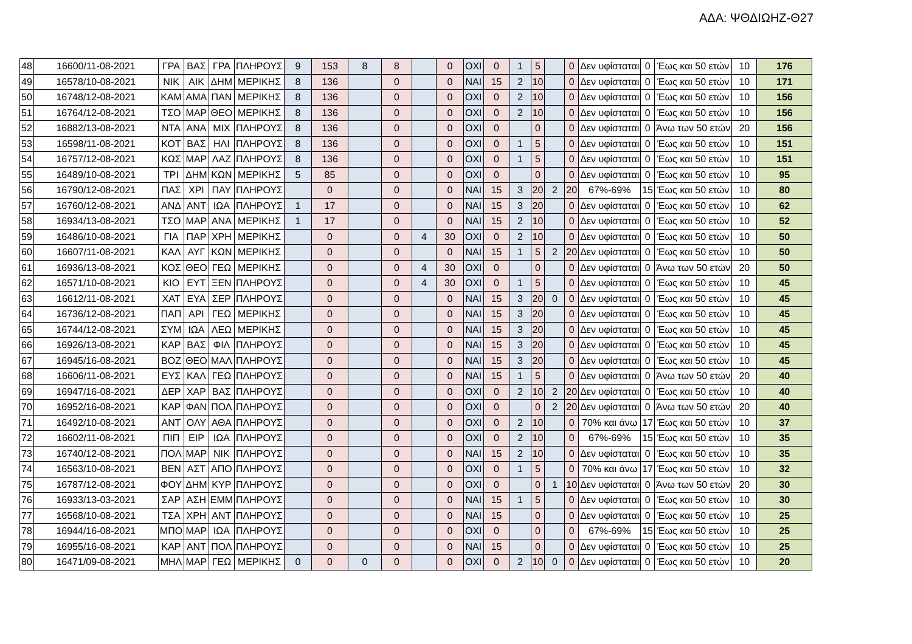ΑΔΑ: ΨΘΔΙΩΗΖ-Θ27
| 48 | 16600/11-08-2021 | ΓΡΑ | ΒΑΣ | ΓΡΑ | ΠΛΗΡΟΥΣ | 9 | 153 | 8 | 8 | | 0 | ΟΧΙ | 0 | 1 | 5 | | 0 | Δεν υφίσταται | 0 | Έως και 50 ετών | 10 | 176 |
| 49 | 16578/10-08-2021 | ΝΙΚ | ΑΙΚ | ΔΗΜ | ΜΕΡΙΚΗΣ | 8 | 136 | | 0 | | 0 | ΝΑΙ | 15 | 2 | 10 | | 0 | Δεν υφίσταται | 0 | Έως και 50 ετών | 10 | 171 |
| 50 | 16748/12-08-2021 | ΚΑΜ | ΑΜΑ | ΠΑΝ | ΜΕΡΙΚΗΣ | 8 | 136 | | 0 | | 0 | ΟΧΙ | 0 | 2 | 10 | | 0 | Δεν υφίσταται | 0 | Έως και 50 ετών | 10 | 156 |
| 51 | 16764/12-08-2021 | ΤΣΟ | ΜΑΡ | ΘΕΟ | ΜΕΡΙΚΗΣ | 8 | 136 | | 0 | | 0 | ΟΧΙ | 0 | 2 | 10 | | 0 | Δεν υφίσταται | 0 | Έως και 50 ετών | 10 | 156 |
| 52 | 16882/13-08-2021 | ΝΤΑ | ΑΝΑ | ΜΙΧ | ΠΛΗΡΟΥΣ | 8 | 136 | | 0 | | 0 | ΟΧΙ | 0 | | 0 | | 0 | Δεν υφίσταται | 0 | Άνω των 50 ετών | 20 | 156 |
| 53 | 16598/11-08-2021 | ΚΟΤ | ΒΑΣ | ΗΛΙ | ΠΛΗΡΟΥΣ | 8 | 136 | | 0 | | 0 | ΟΧΙ | 0 | 1 | 5 | | 0 | Δεν υφίσταται | 0 | Έως και 50 ετών | 10 | 151 |
| 54 | 16757/12-08-2021 | ΚΩΣ | ΜΑΡ | ΛΑΖ | ΠΛΗΡΟΥΣ | 8 | 136 | | 0 | | 0 | ΟΧΙ | 0 | 1 | 5 | | 0 | Δεν υφίσταται | 0 | Έως και 50 ετών | 10 | 151 |
| 55 | 16489/10-08-2021 | ΤΡΙ | ΔΗΜ | ΚΩΝ | ΜΕΡΙΚΗΣ | 5 | 85 | | 0 | | 0 | ΟΧΙ | 0 | | 0 | | 0 | Δεν υφίσταται | 0 | Έως και 50 ετών | 10 | 95 |
| 56 | 16790/12-08-2021 | ΠΑΣ | ΧΡΙ | ΠΑΥ | ΠΛΗΡΟΥΣ | | 0 | | 0 | | 0 | ΝΑΙ | 15 | 3 | 20 | 2 | 20 | 67%-69% | 15 | Έως και 50 ετών | 10 | 80 |
| 57 | 16760/12-08-2021 | ΑΝΔ | ΑΝΤ | ΙΩΑ | ΠΛΗΡΟΥΣ | 1 | 17 | | 0 | | 0 | ΝΑΙ | 15 | 3 | 20 | | 0 | Δεν υφίσταται | 0 | Έως και 50 ετών | 10 | 62 |
| 58 | 16934/13-08-2021 | ΤΣΟ | ΜΑΡ | ΑΝΑ | ΜΕΡΙΚΗΣ | 1 | 17 | | 0 | | 0 | ΝΑΙ | 15 | 2 | 10 | | 0 | Δεν υφίσταται | 0 | Έως και 50 ετών | 10 | 52 |
| 59 | 16486/10-08-2021 | ΓΙΑ | ΠΑΡ | ΧΡΗ | ΜΕΡΙΚΗΣ | | 0 | | 0 | 4 | 30 | ΟΧΙ | 0 | 2 | 10 | | 0 | Δεν υφίσταται | 0 | Έως και 50 ετών | 10 | 50 |
| 60 | 16607/11-08-2021 | ΚΑΛ | ΑΥΓ | ΚΩΝ | ΜΕΡΙΚΗΣ | | 0 | | 0 | | 0 | ΝΑΙ | 15 | 1 | 5 | 2 | 20 | Δεν υφίσταται | 0 | Έως και 50 ετών | 10 | 50 |
| 61 | 16936/13-08-2021 | ΚΟΣ | ΘΕΟ | ΓΕΩ | ΜΕΡΙΚΗΣ | | 0 | | 0 | 4 | 30 | ΟΧΙ | 0 | | 0 | | 0 | Δεν υφίσταται | 0 | Άνω των 50 ετών | 20 | 50 |
| 62 | 16571/10-08-2021 | ΚΙΟ | ΕΥΤ | ΞΕΝ | ΠΛΗΡΟΥΣ | | 0 | | 0 | 4 | 30 | ΟΧΙ | 0 | 1 | 5 | | 0 | Δεν υφίσταται | 0 | Έως και 50 ετών | 10 | 45 |
| 63 | 16612/11-08-2021 | ΧΑΤ | ΕΥΑ | ΣΕΡ | ΠΛΗΡΟΥΣ | | 0 | | 0 | | 0 | ΝΑΙ | 15 | 3 | 20 | 0 | 0 | Δεν υφίσταται | 0 | Έως και 50 ετών | 10 | 45 |
| 64 | 16736/12-08-2021 | ΠΑΠ | ΑΡΙ | ΓΕΩ | ΜΕΡΙΚΗΣ | | 0 | | 0 | | 0 | ΝΑΙ | 15 | 3 | 20 | | 0 | Δεν υφίσταται | 0 | Έως και 50 ετών | 10 | 45 |
| 65 | 16744/12-08-2021 | ΣΥΜ | ΙΩΑ | ΛΕΩ | ΜΕΡΙΚΗΣ | | 0 | | 0 | | 0 | ΝΑΙ | 15 | 3 | 20 | | 0 | Δεν υφίσταται | 0 | Έως και 50 ετών | 10 | 45 |
| 66 | 16926/13-08-2021 | ΚΑΡ | ΒΑΣ | ΦΙΛ | ΠΛΗΡΟΥΣ | | 0 | | 0 | | 0 | ΝΑΙ | 15 | 3 | 20 | | 0 | Δεν υφίσταται | 0 | Έως και 50 ετών | 10 | 45 |
| 67 | 16945/16-08-2021 | ΒΟΖ | ΘΕΟ | ΜΑΛ | ΠΛΗΡΟΥΣ | | 0 | | 0 | | 0 | ΝΑΙ | 15 | 3 | 20 | | 0 | Δεν υφίσταται | 0 | Έως και 50 ετών | 10 | 45 |
| 68 | 16606/11-08-2021 | ΕΥΣ | ΚΑΛ | ΓΕΩ | ΠΛΗΡΟΥΣ | | 0 | | 0 | | 0 | ΝΑΙ | 15 | 1 | 5 | | 0 | Δεν υφίσταται | 0 | Άνω των 50 ετών | 20 | 40 |
| 69 | 16947/16-08-2021 | ΔΕΡ | ΧΑΡ | ΒΑΣ | ΠΛΗΡΟΥΣ | | 0 | | 0 | | 0 | ΟΧΙ | 0 | 2 | 10 | 2 | 20 | Δεν υφίσταται | 0 | Έως και 50 ετών | 10 | 40 |
| 70 | 16952/16-08-2021 | ΚΑΡ | ΦΑΝ | ΠΟΛ | ΠΛΗΡΟΥΣ | | 0 | | 0 | | 0 | ΟΧΙ | 0 | | 0 | 2 | 20 | Δεν υφίσταται | 0 | Άνω των 50 ετών | 20 | 40 |
| 71 | 16492/10-08-2021 | ΑΝΤ | ΟΛΥ | ΑΘΑ | ΠΛΗΡΟΥΣ | | 0 | | 0 | | 0 | ΟΧΙ | 0 | 2 | 10 | | 0 | 70% και άνω | 17 | Έως και 50 ετών | 10 | 37 |
| 72 | 16602/11-08-2021 | ΠΙΠ | ΕΙΡ | ΙΩΑ | ΠΛΗΡΟΥΣ | | 0 | | 0 | | 0 | ΟΧΙ | 0 | 2 | 10 | | 0 | 67%-69% | 15 | Έως και 50 ετών | 10 | 35 |
| 73 | 16740/12-08-2021 | ΠΟΛ | ΜΑΡ | ΝΙΚ | ΠΛΗΡΟΥΣ | | 0 | | 0 | | 0 | ΝΑΙ | 15 | 2 | 10 | | 0 | Δεν υφίσταται | 0 | Έως και 50 ετών | 10 | 35 |
| 74 | 16563/10-08-2021 | ΒΕΝ | ΑΣΤ | ΑΠΟ | ΠΛΗΡΟΥΣ | | 0 | | 0 | | 0 | ΟΧΙ | 0 | 1 | 5 | | 0 | 70% και άνω | 17 | Έως και 50 ετών | 10 | 32 |
| 75 | 16787/12-08-2021 | ΦΟΥ | ΔΗΜ | ΚΥΡ | ΠΛΗΡΟΥΣ | | 0 | | 0 | | 0 | ΟΧΙ | 0 | | 0 | 1 | 10 | Δεν υφίσταται | 0 | Άνω των 50 ετών | 20 | 30 |
| 76 | 16933/13-03-2021 | ΣΑΡ | ΑΣΗ | ΕΜΜ | ΠΛΗΡΟΥΣ | | 0 | | 0 | | 0 | ΝΑΙ | 15 | 1 | 5 | | 0 | Δεν υφίσταται | 0 | Έως και 50 ετών | 10 | 30 |
| 77 | 16568/10-08-2021 | ΤΣΑ | ΧΡΗ | ΑΝΤ | ΠΛΗΡΟΥΣ | | 0 | | 0 | | 0 | ΝΑΙ | 15 | | 0 | | 0 | Δεν υφίσταται | 0 | Έως και 50 ετών | 10 | 25 |
| 78 | 16944/16-08-2021 | ΜΠΟ | ΜΑΡ | ΙΩΑ | ΠΛΗΡΟΥΣ | | 0 | | 0 | | 0 | ΟΧΙ | 0 | | 0 | | 0 | 67%-69% | 15 | Έως και 50 ετών | 10 | 25 |
| 79 | 16955/16-08-2021 | ΚΑΡ | ΑΝΤ | ΠΟΛ | ΠΛΗΡΟΥΣ | | 0 | | 0 | | 0 | ΝΑΙ | 15 | | 0 | | 0 | Δεν υφίσταται | 0 | Έως και 50 ετών | 10 | 25 |
| 80 | 16471/09-08-2021 | ΜΗΛ | ΜΑΡ | ΓΕΩ | ΜΕΡΙΚΗΣ | 0 | 0 | 0 | 0 | | 0 | ΟΧΙ | 0 | 2 | 10 | 0 | 0 | Δεν υφίσταται | 0 | Έως και 50 ετών | 10 | 20 |